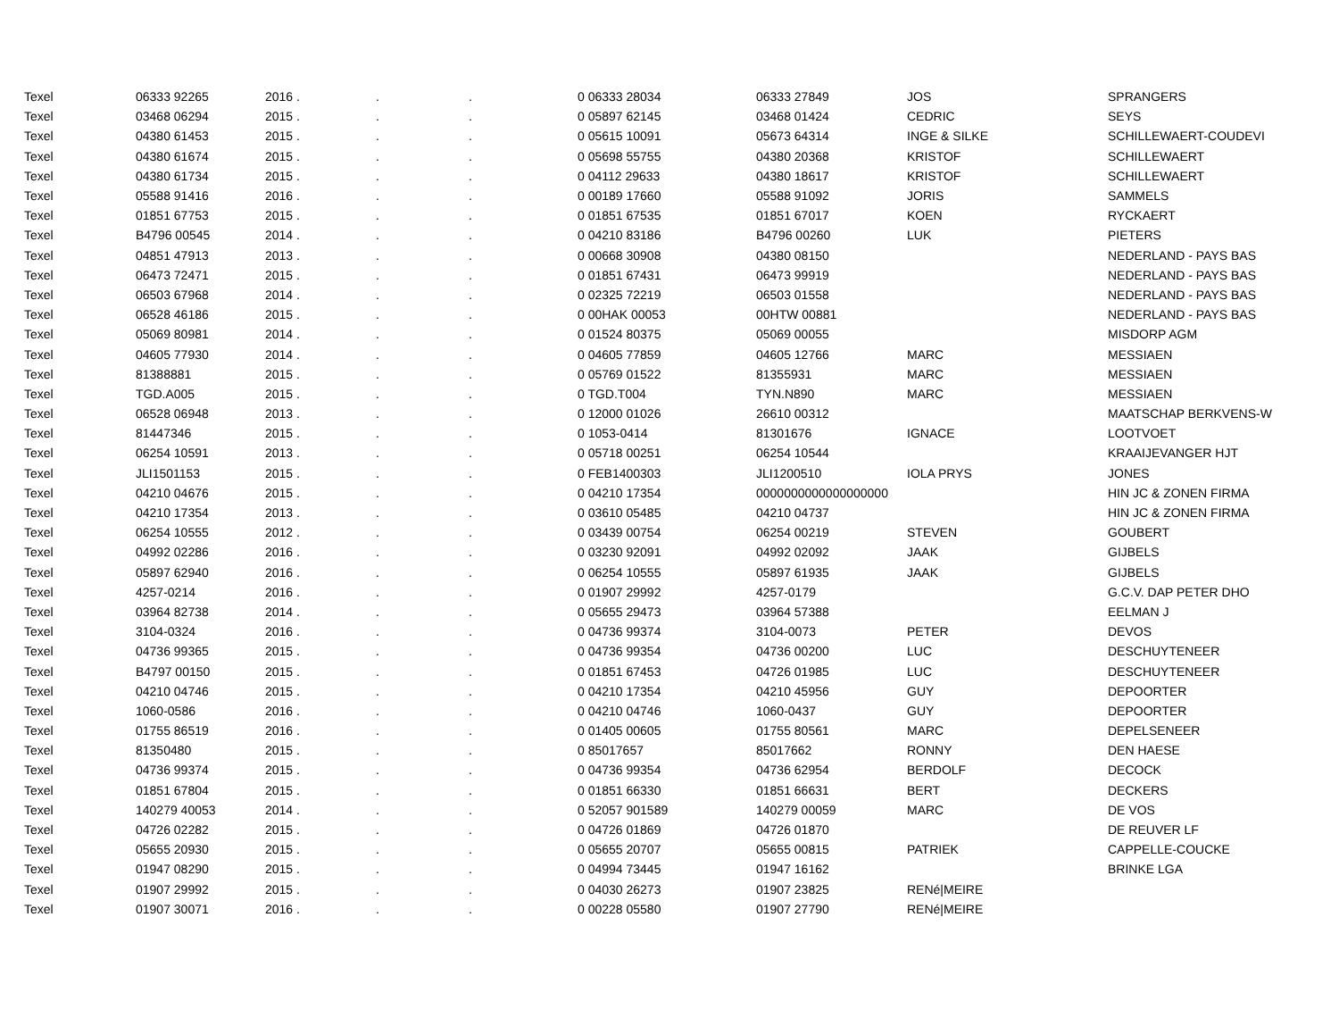| Texel | 06333 92265 | 2016 . | . | . | 0 06333 28034 | 06333 27849 | JOS | SPRANGERS |
| Texel | 03468 06294 | 2015 . | . | . | 0 05897 62145 | 03468 01424 | CEDRIC | SEYS |
| Texel | 04380 61453 | 2015 . | . | . | 0 05615 10091 | 05673 64314 | INGE & SILKE | SCHILLEWAERT-COUDEVI |
| Texel | 04380 61674 | 2015 . | . | . | 0 05698 55755 | 04380 20368 | KRISTOF | SCHILLEWAERT |
| Texel | 04380 61734 | 2015 . | . | . | 0 04112 29633 | 04380 18617 | KRISTOF | SCHILLEWAERT |
| Texel | 05588 91416 | 2016 . | . | . | 0 00189 17660 | 05588 91092 | JORIS | SAMMELS |
| Texel | 01851 67753 | 2015 . | . | . | 0 01851 67535 | 01851 67017 | KOEN | RYCKAERT |
| Texel | B4796 00545 | 2014 . | . | . | 0 04210 83186 | B4796 00260 | LUK | PIETERS |
| Texel | 04851 47913 | 2013 . | . | . | 0 00668 30908 | 04380 08150 | | NEDERLAND - PAYS BAS |
| Texel | 06473 72471 | 2015 . | . | . | 0 01851 67431 | 06473 99919 | | NEDERLAND - PAYS BAS |
| Texel | 06503 67968 | 2014 . | . | . | 0 02325 72219 | 06503 01558 | | NEDERLAND - PAYS BAS |
| Texel | 06528 46186 | 2015 . | . | . | 0 00HAK 00053 | 00HTW 00881 | | NEDERLAND - PAYS BAS |
| Texel | 05069 80981 | 2014 . | . | . | 0 01524 80375 | 05069 00055 | | MISDORP AGM |
| Texel | 04605 77930 | 2014 . | . | . | 0 04605 77859 | 04605 12766 | MARC | MESSIAEN |
| Texel | 81388881 | 2015 . | . | . | 0 05769 01522 | 81355931 | MARC | MESSIAEN |
| Texel | TGD.A005 | 2015 . | . | . | 0 TGD.T004 | TYN.N890 | MARC | MESSIAEN |
| Texel | 06528 06948 | 2013 . | . | . | 0 12000 01026 | 26610 00312 | | MAATSCHAP BERKVENS-W |
| Texel | 81447346 | 2015 . | . | . | 0 1053-0414 | 81301676 | IGNACE | LOOTVOET |
| Texel | 06254 10591 | 2013 . | . | . | 0 05718 00251 | 06254 10544 | | KRAAIJEVANGER HJT |
| Texel | JLI1501153 | 2015 . | . | . | 0 FEB1400303 | JLI1200510 | IOLA PRYS | JONES |
| Texel | 04210 04676 | 2015 . | . | . | 0 04210 17354 | 0000000000000000000 | | HIN JC & ZONEN FIRMA |
| Texel | 04210 17354 | 2013 . | . | . | 0 03610 05485 | 04210 04737 | | HIN JC & ZONEN FIRMA |
| Texel | 06254 10555 | 2012 . | . | . | 0 03439 00754 | 06254 00219 | STEVEN | GOUBERT |
| Texel | 04992 02286 | 2016 . | . | . | 0 03230 92091 | 04992 02092 | JAAK | GIJBELS |
| Texel | 05897 62940 | 2016 . | . | . | 0 06254 10555 | 05897 61935 | JAAK | GIJBELS |
| Texel | 4257-0214 | 2016 . | . | . | 0 01907 29992 | 4257-0179 | | G.C.V. DAP PETER DHO |
| Texel | 03964 82738 | 2014 . | . | . | 0 05655 29473 | 03964 57388 | | EELMAN J |
| Texel | 3104-0324 | 2016 . | . | . | 0 04736 99374 | 3104-0073 | PETER | DEVOS |
| Texel | 04736 99365 | 2015 . | . | . | 0 04736 99354 | 04736 00200 | LUC | DESCHUYTENEER |
| Texel | B4797 00150 | 2015 . | . | . | 0 01851 67453 | 04726 01985 | LUC | DESCHUYTENEER |
| Texel | 04210 04746 | 2015 . | . | . | 0 04210 17354 | 04210 45956 | GUY | DEPOORTER |
| Texel | 1060-0586 | 2016 . | . | . | 0 04210 04746 | 1060-0437 | GUY | DEPOORTER |
| Texel | 01755 86519 | 2016 . | . | . | 0 01405 00605 | 01755 80561 | MARC | DEPELSENEER |
| Texel | 81350480 | 2015 . | . | . | 0 85017657 | 85017662 | RONNY | DEN HAESE |
| Texel | 04736 99374 | 2015 . | . | . | 0 04736 99354 | 04736 62954 | BERDOLF | DECOCK |
| Texel | 01851 67804 | 2015 . | . | . | 0 01851 66330 | 01851 66631 | BERT | DECKERS |
| Texel | 140279 40053 | 2014 . | . | . | 0 52057 901589 | 140279 00059 | MARC | DE VOS |
| Texel | 04726 02282 | 2015 . | . | . | 0 04726 01869 | 04726 01870 | | DE REUVER LF |
| Texel | 05655 20930 | 2015 . | . | . | 0 05655 20707 | 05655 00815 | PATRIEK | CAPPELLE-COUCKE |
| Texel | 01947 08290 | 2015 . | . | . | 0 04994 73445 | 01947 16162 | | BRINKE LGA |
| Texel | 01907 29992 | 2015 . | . | . | 0 04030 26273 | 01907 23825 | RENé/MEIRE | |
| Texel | 01907 30071 | 2016 . | . | . | 0 00228 05580 | 01907 27790 | RENé/MEIRE | |